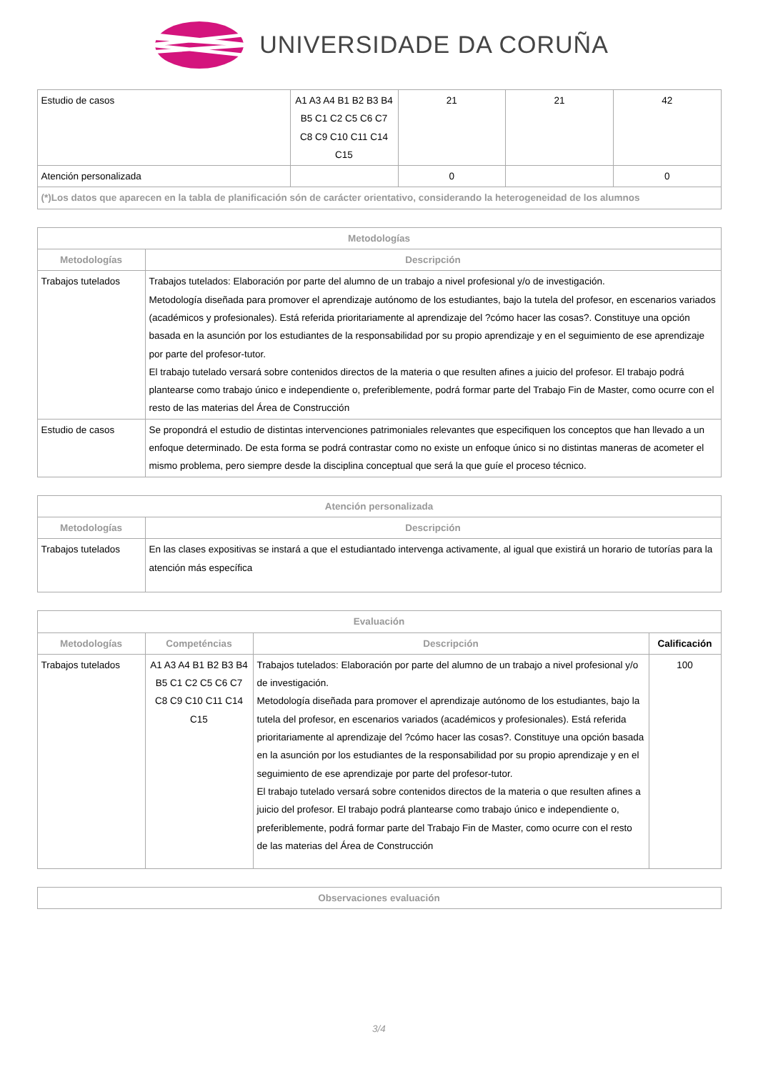UNIVERSIDADE DA CORUÑA
| Estudio de casos | A1 A3 A4 B1 B2 B3 B4 B5 C1 C2 C5 C6 C7 C8 C9 C10 C11 C14 C15 | 21 | 21 | 42 |
| Atención personalizada | | 0 | | 0 |
| (*)Los datos que aparecen en la tabla de planificación són de carácter orientativo, considerando la heterogeneidad de los alumnos | | | | |
| Metodologías | |
| --- | --- |
| Metodologías | Descripción |
| Trabajos tutelados | Trabajos tutelados: Elaboración por parte del alumno de un trabajo a nivel profesional y/o de investigación. Metodología diseñada para promover el aprendizaje autónomo de los estudiantes, bajo la tutela del profesor, en escenarios variados (académicos y profesionales). Está referida prioritariamente al aprendizaje del ?cómo hacer las cosas?. Constituye una opción basada en la asunción por los estudiantes de la responsabilidad por su propio aprendizaje y en el seguimiento de ese aprendizaje por parte del profesor-tutor. El trabajo tutelado versará sobre contenidos directos de la materia o que resulten afines a juicio del profesor. El trabajo podrá plantearse como trabajo único e independiente o, preferiblemente, podrá formar parte del Trabajo Fin de Master, como ocurre con el resto de las materias del Área de Construcción |
| Estudio de casos | Se propondrá el estudio de distintas intervenciones patrimoniales relevantes que especifiquen los conceptos que han llevado a un enfoque determinado. De esta forma se podrá contrastar como no existe un enfoque único si no distintas maneras de acometer el mismo problema, pero siempre desde la disciplina conceptual que será la que guíe el proceso técnico. |
| Atención personalizada | |
| --- | --- |
| Metodologías | Descripción |
| Trabajos tutelados | En las clases expositivas se instará a que el estudiantado intervenga activamente, al igual que existirá un horario de tutorías para la atención más específica |
| Evaluación | | | |
| --- | --- | --- | --- |
| Metodologías | Competéncias | Descripción | Calificación |
| Trabajos tutelados | A1 A3 A4 B1 B2 B3 B4 B5 C1 C2 C5 C6 C7 C8 C9 C10 C11 C14 C15 | Trabajos tutelados: Elaboración por parte del alumno de un trabajo a nivel profesional y/o de investigación. Metodología diseñada para promover el aprendizaje autónomo de los estudiantes, bajo la tutela del profesor, en escenarios variados (académicos y profesionales). Está referida prioritariamente al aprendizaje del ?cómo hacer las cosas?. Constituye una opción basada en la asunción por los estudiantes de la responsabilidad por su propio aprendizaje y en el seguimiento de ese aprendizaje por parte del profesor-tutor. El trabajo tutelado versará sobre contenidos directos de la materia o que resulten afines a juicio del profesor. El trabajo podrá plantearse como trabajo único e independiente o, preferiblemente, podrá formar parte del Trabajo Fin de Master, como ocurre con el resto de las materias del Área de Construcción | 100 |
| Observaciones evaluación |
| --- |
3/4